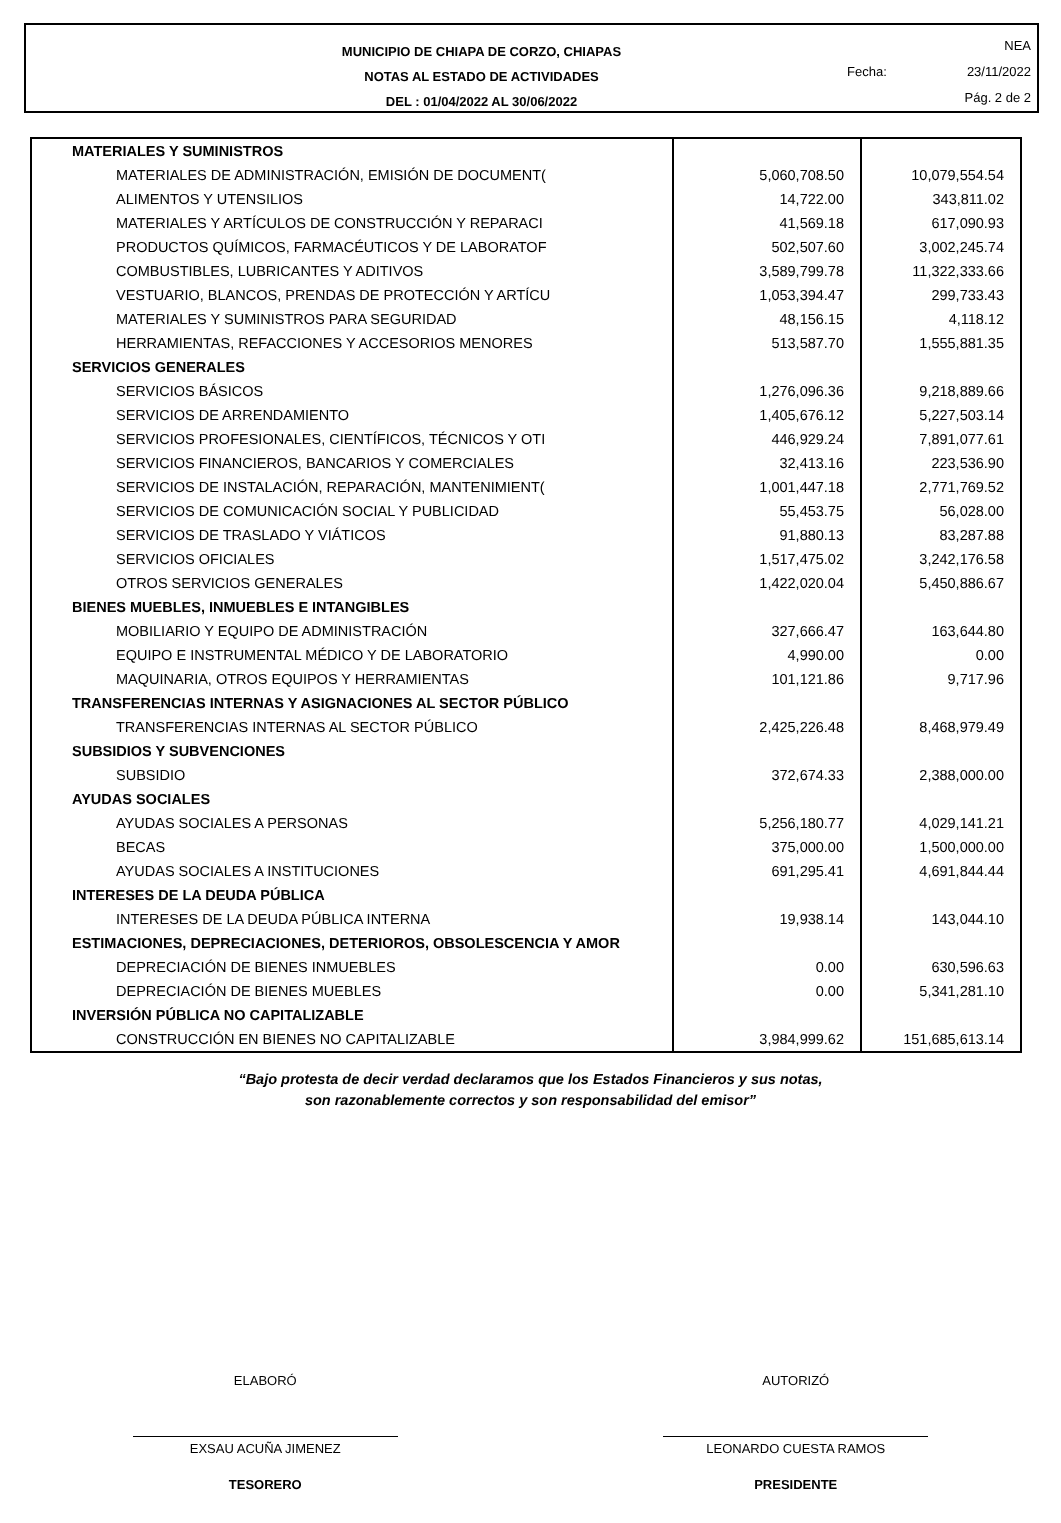MUNICIPIO DE CHIAPA DE CORZO, CHIAPAS
NOTAS AL ESTADO DE ACTIVIDADES
DEL : 01/04/2022 AL 30/06/2022
Fecha: NEA
23/11/2022
Pág. 2 de 2
| MATERIALES Y SUMINISTROS | | |
| MATERIALES DE ADMINISTRACIÓN, EMISIÓN DE DOCUMENT( | 5,060,708.50 | 10,079,554.54 |
| ALIMENTOS Y UTENSILIOS | 14,722.00 | 343,811.02 |
| MATERIALES Y ARTÍCULOS DE CONSTRUCCIÓN Y REPARACI | 41,569.18 | 617,090.93 |
| PRODUCTOS QUÍMICOS, FARMACÉUTICOS Y DE LABORATOF | 502,507.60 | 3,002,245.74 |
| COMBUSTIBLES, LUBRICANTES Y ADITIVOS | 3,589,799.78 | 11,322,333.66 |
| VESTUARIO, BLANCOS, PRENDAS DE PROTECCIÓN Y ARTÍCU | 1,053,394.47 | 299,733.43 |
| MATERIALES Y SUMINISTROS PARA SEGURIDAD | 48,156.15 | 4,118.12 |
| HERRAMIENTAS, REFACCIONES Y ACCESORIOS MENORES | 513,587.70 | 1,555,881.35 |
| SERVICIOS GENERALES | | |
| SERVICIOS BÁSICOS | 1,276,096.36 | 9,218,889.66 |
| SERVICIOS DE ARRENDAMIENTO | 1,405,676.12 | 5,227,503.14 |
| SERVICIOS PROFESIONALES, CIENTÍFICOS, TÉCNICOS Y OTI | 446,929.24 | 7,891,077.61 |
| SERVICIOS FINANCIEROS, BANCARIOS Y COMERCIALES | 32,413.16 | 223,536.90 |
| SERVICIOS DE INSTALACIÓN, REPARACIÓN, MANTENIMIENT( | 1,001,447.18 | 2,771,769.52 |
| SERVICIOS DE COMUNICACIÓN SOCIAL Y PUBLICIDAD | 55,453.75 | 56,028.00 |
| SERVICIOS DE TRASLADO Y VIÁTICOS | 91,880.13 | 83,287.88 |
| SERVICIOS OFICIALES | 1,517,475.02 | 3,242,176.58 |
| OTROS SERVICIOS GENERALES | 1,422,020.04 | 5,450,886.67 |
| BIENES MUEBLES, INMUEBLES E INTANGIBLES | | |
| MOBILIARIO Y EQUIPO DE ADMINISTRACIÓN | 327,666.47 | 163,644.80 |
| EQUIPO E INSTRUMENTAL MÉDICO Y DE LABORATORIO | 4,990.00 | 0.00 |
| MAQUINARIA, OTROS EQUIPOS Y HERRAMIENTAS | 101,121.86 | 9,717.96 |
| TRANSFERENCIAS INTERNAS Y ASIGNACIONES AL SECTOR PÚBLICO | | |
| TRANSFERENCIAS INTERNAS AL SECTOR PÚBLICO | 2,425,226.48 | 8,468,979.49 |
| SUBSIDIOS Y SUBVENCIONES | | |
| SUBSIDIO | 372,674.33 | 2,388,000.00 |
| AYUDAS SOCIALES | | |
| AYUDAS SOCIALES A PERSONAS | 5,256,180.77 | 4,029,141.21 |
| BECAS | 375,000.00 | 1,500,000.00 |
| AYUDAS SOCIALES A INSTITUCIONES | 691,295.41 | 4,691,844.44 |
| INTERESES DE LA DEUDA PÚBLICA | | |
| INTERESES DE LA DEUDA PÚBLICA INTERNA | 19,938.14 | 143,044.10 |
| ESTIMACIONES, DEPRECIACIONES, DETERIOROS, OBSOLESCENCIA Y AMOR | | |
| DEPRECIACIÓN DE BIENES INMUEBLES | 0.00 | 630,596.63 |
| DEPRECIACIÓN DE BIENES MUEBLES | 0.00 | 5,341,281.10 |
| INVERSIÓN PÚBLICA NO CAPITALIZABLE | | |
| CONSTRUCCIÓN EN BIENES NO CAPITALIZABLE | 3,984,999.62 | 151,685,613.14 |
“Bajo protesta de decir verdad declaramos que los Estados Financieros y sus notas,
son razonablemente correctos y son responsabilidad del emisor”
ELABORÓ
EXSAU ACUÑA JIMENEZ
TESORERO
AUTORIZÓ
LEONARDO CUESTA RAMOS
PRESIDENTE